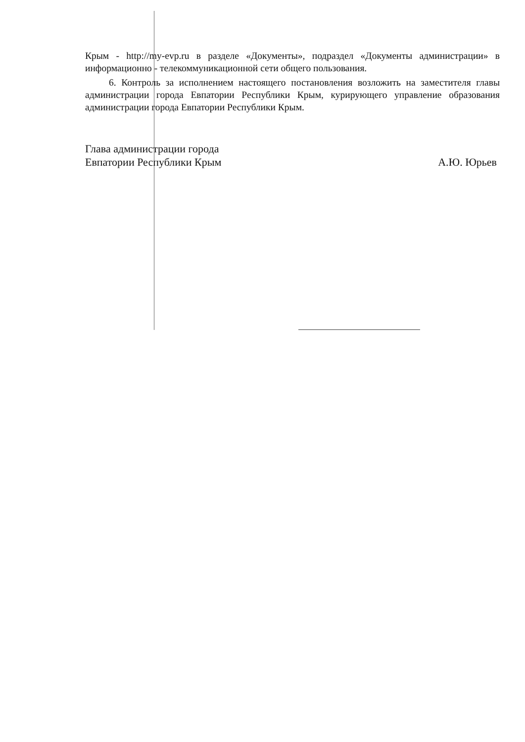Крым - http://my-evp.ru в разделе «Документы», подраздел «Документы администрации» в информационно - телекоммуникационной сети общего пользования.
6. Контроль за исполнением настоящего постановления возложить на заместителя главы администрации города Евпатории Республики Крым, курирующего управление образования администрации города Евпатории Республики Крым.
Глава администрации города
Евпатории Республики Крым
А.Ю. Юрьев